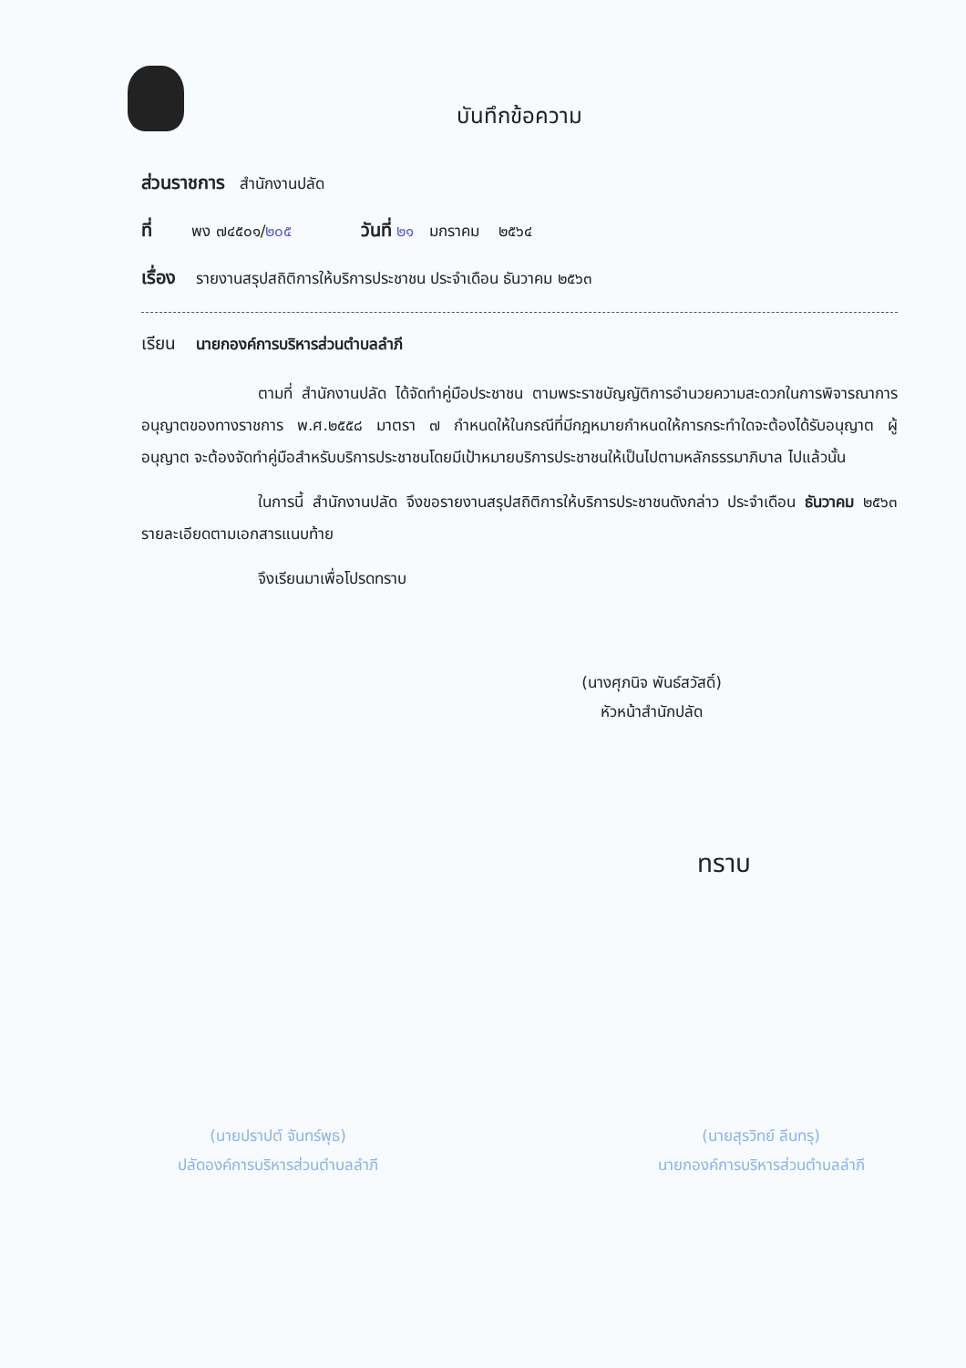บันทึกข้อความ
ส่วนราชการ สำนักงานปลัด
ที่ พง ๗๔๕๐๑/๒๐๕ วันที่ ๒๑ มกราคม ๒๕๖๔
เรื่อง รายงานสรุปสถิติการให้บริการประชาชน ประจำเดือน ธันวาคม ๒๕๖๓
เรียน นายกองค์การบริหารส่วนตำบลลำภี
ตามที่ สำนักงานปลัด ได้จัดทำคู่มือประชาชน ตามพระราชบัญญัติการอำนวยความสะดวกในการพิจารณาการอนุญาตของทางราชการ พ.ศ.๒๕๕๘ มาตรา ๗ กำหนดให้ในกรณีที่มีกฎหมายกำหนดให้การกระทำใดจะต้องได้รับอนุญาต ผู้อนุญาต จะต้องจัดทำคู่มือสำหรับบริการประชาชนโดยมีเป้าหมายบริการประชาชนให้เป็นไปตามหลักธรรมาภิบาล ไปแล้วนั้น
ในการนี้ สำนักงานปลัด จึงขอรายงานสรุปสถิติการให้บริการประชาชนดังกล่าว ประจำเดือน ธันวาคม ๒๕๖๓ รายละเอียดตามเอกสารแนบท้าย
จึงเรียนมาเพื่อโปรดทราบ
(นางศุภนิจ พันธ์สวัสดิ์)
หัวหน้าสำนักปลัด
ทราบ
(นายปราปต์ จันทร์พุธ)
ปลัดองค์การบริหารส่วนตำบลลำภี
(นายสุรวิทย์ ลีนทรุ)
นายกองค์การบริหารส่วนตำบลลำภี